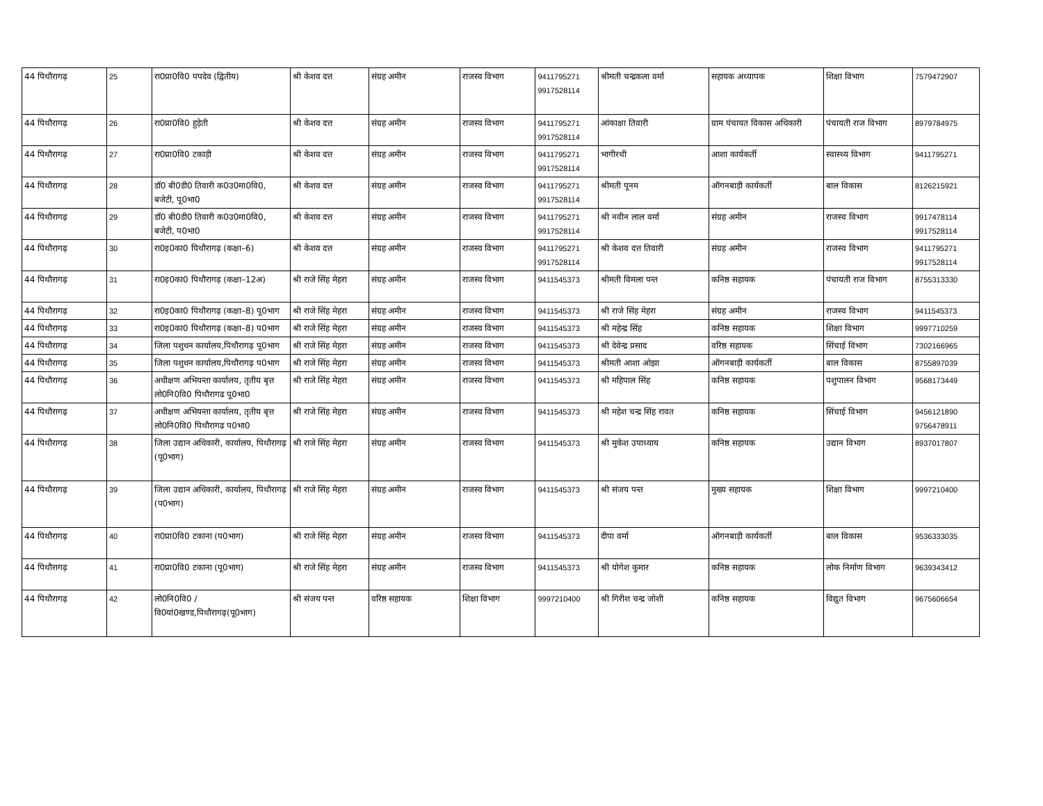| 44 पिथौरागढ़ | 25 | रा0प्रा0वि0 पपदेव (द्वितीय) | श्री केशव दत्त | संग्रह अमीन | राजस्व विभाग | 9411795271 9917528114 | श्रीमती चन्द्रकला वर्मा | सहायक अध्यापक | शिक्षा विभाग | 7579472907 |
| 44 पिथौरागढ़ | 26 | रा0प्रा0वि0 हुड़ेती | श्री केशव दत्त | संग्रह अमीन | राजस्व विभाग | 9411795271 9917528114 | आंकाक्षा तिवारी | ग्राम पंचायत विकास अधिकारी | पंचायती राज विभाग | 8979784975 |
| 44 पिथौरागढ़ | 27 | रा0प्रा0वि0 टकाड़ी | श्री केशव दत्त | संग्रह अमीन | राजस्व विभाग | 9411795271 9917528114 | भागीरथी | आशा कार्यकर्ती | स्वास्थ्य विभाग | 9411795271 |
| 44 पिथौरागढ़ | 28 | डॉ0 बी0डी0 तिवारी क0उ0मा0वि0, बजेटी, पू0भा0 | श्री केशव दत्त | संग्रह अमीन | राजस्व विभाग | 9411795271 9917528114 | श्रीमती पूनम | ऑगनबाड़ी कार्यकर्ती | बाल विकास | 8126215921 |
| 44 पिथौरागढ़ | 29 | डॉ0 बी0डी0 तिवारी क0उ0मा0वि0, बजेटी, प0भा0 | श्री केशव दत्त | संग्रह अमीन | राजस्व विभाग | 9411795271 9917528114 | श्री नवीन लाल वर्मा | संग्रह अमीन | राजस्व विभाग | 9917478114 9917528114 |
| 44 पिथौरागढ़ | 30 | रा0इ0का0 पिथौरागढ़ (कक्षा–6) | श्री केशव दत्त | संग्रह अमीन | राजस्व विभाग | 9411795271 9917528114 | श्री केशव दत्त तिवारी | संग्रह अमीन | राजस्व विभाग | 9411795271 9917528114 |
| 44 पिथौरागढ़ | 31 | रा0इ0का0 पिथौरागढ़ (कक्षा–12अ) | श्री राजे सिंह मेहरा | संग्रह अमीन | राजस्व विभाग | 9411545373 | श्रीमती विमला पन्त | कनिष्ठ सहायक | पंचायती राज विभाग | 8755313330 |
| 44 पिथौरागढ़ | 32 | रा0इ0का0 पिथौरागढ़ (कक्षा–8) पू0भाग | श्री राजे सिंह मेहरा | संग्रह अमीन | राजस्व विभाग | 9411545373 | श्री राजे सिंह मेहरा | संग्रह अमीन | राजस्व विभाग | 9411545373 |
| 44 पिथौरागढ़ | 33 | रा0इ0का0 पिथौरागढ़ (कक्षा–8) प0भाग | श्री राजे सिंह मेहरा | संग्रह अमीन | राजस्व विभाग | 9411545373 | श्री महेन्द्र सिंह | कनिष्ठ सहायक | शिक्षा विभाग | 9997710259 |
| 44 पिथौरागढ़ | 34 | जिला पशुधन कार्यालय,पिथौरागढ़ पू0भाग | श्री राजे सिंह मेहरा | संग्रह अमीन | राजस्व विभाग | 9411545373 | श्री देवेन्द्र प्रसाद | वरिष्ठ सहायक | सिंचाई विभाग | 7302166965 |
| 44 पिथौरागढ़ | 35 | जिला पशुधन कार्यालय,पिथौरागढ़ प0भाग | श्री राजे सिंह मेहरा | संग्रह अमीन | राजस्व विभाग | 9411545373 | श्रीमती आशा ओझा | ऑगनबाड़ी कार्यकर्ती | बाल विकास | 8755897039 |
| 44 पिथौरागढ़ | 36 | अधीक्षण अभियन्ता कार्यालय, तृतीय बृत्त लो0नि0वि0 पिथौरागढ पू0भा0 | श्री राजे सिंह मेहरा | संग्रह अमीन | राजस्व विभाग | 9411545373 | श्री महिपाल सिंह | कनिष्ठ सहायक | पशुपालन विभाग | 9568173449 |
| 44 पिथौरागढ़ | 37 | अधीक्षण अभियन्ता कार्यालय, तृतीय बृत्त लो0नि0वि0 पिथौरागढ प0भा0 | श्री राजे सिंह मेहरा | संग्रह अमीन | राजस्व विभाग | 9411545373 | श्री महेश चन्द्र सिंह रावत | कनिष्ठ सहायक | सिंचाई विभाग | 9456121890 9756478911 |
| 44 पिथौरागढ़ | 38 | जिला उद्यान अधिकारी, कार्यालय, पिथौरागढ़ (पू0भाग) | श्री राजे सिंह मेहरा | संग्रह अमीन | राजस्व विभाग | 9411545373 | श्री मुकेश उपाध्याय | कनिष्ठ सहायक | उद्यान विभाग | 8937017807 |
| 44 पिथौरागढ़ | 39 | जिला उद्यान अधिकारी, कार्यालय, पिथौरागढ़ (प0भाग) | श्री राजे सिंह मेहरा | संग्रह अमीन | राजस्व विभाग | 9411545373 | श्री संजय पन्त | मुख्य सहायक | शिक्षा विभाग | 9997210400 |
| 44 पिथौरागढ़ | 40 | रा0प्रा0वि0 टकाना (प0भाग) | श्री राजे सिंह मेहरा | संग्रह अमीन | राजस्व विभाग | 9411545373 | दीपा वर्मा | ऑगनबाड़ी कार्यकर्ती | बाल विकास | 9536333035 |
| 44 पिथौरागढ़ | 41 | रा0प्रा0वि0 टकाना (पू0भाग) | श्री राजे सिंह मेहरा | संग्रह अमीन | राजस्व विभाग | 9411545373 | श्री योगेश कुमार | कनिष्ठ सहायक | लोक निर्माण विभाग | 9639343412 |
| 44 पिथौरागढ़ | 42 | लो0नि0वि0 /वि0यां0खण्ड,पिथौरागढ़(पू0भाग) | श्री संजय पन्त | वरिष्ठ सहायक | शिक्षा विभाग | 9997210400 | श्री गिरीश चन्द्र जोशी | कनिष्ठ सहायक | विद्युत विभाग | 9675606654 |